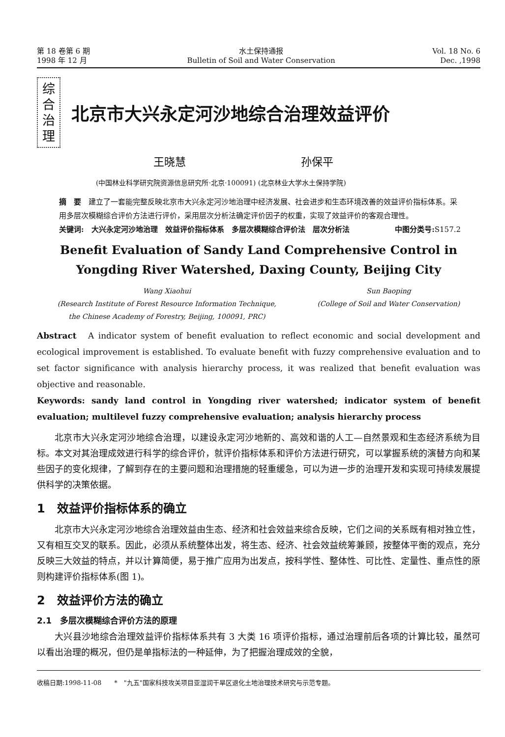第 18 卷第 6 期
1998 年 12 月
水土保持通报
Bulletin of Soil and Water Conservation
Vol. 18 No. 6
Dec. ,1998
综 合 治 理
北京市大兴永定河沙地综合治理效益评价
王晓慧 孙保平
(中国林业科学研究院资源信息研究所·北京·100091) (北京林业大学水土保持学院)
摘　要　建立了一套能完整反映北京市大兴永定河沙地治理中经济发展、社会进步和生态环境改善的效益评价指标体系。采用多层次模糊综合评价方法进行评价，采用层次分析法确定评价因子的权重，实现了效益评价的客观合理性。 中图分类号: S157.2
关键词:　大兴永定河沙地治理　效益评价指标体系　多层次模糊综合评价法　层次分析法
Benefit Evaluation of Sandy Land Comprehensive Control in
Yongding River Watershed, Daxing County, Beijing City
Wang Xiaohui
(Research Institute of Forest Resource Information Technique,
the Chinese Academy of Forestry, Beijing, 100091, PRC)
Sun Baoping
(College of Soil and Water Conservation)
Abstract　A indicator system of benefit evaluation to reflect economic and social development and ecological improvement is established. To evaluate benefit with fuzzy comprehensive evaluation and to set factor significance with analysis hierarchy process, it was realized that benefit evaluation was objective and reasonable.
Keywords: sandy land control in Yongding river watershed; indicator system of benefit evaluation; multilevel fuzzy comprehensive evaluation; analysis hierarchy process
北京市大兴永定河沙地综合治理，以建设永定河沙地新的、高效和谐的人工—自然景观和生态经济系统为目标。本文对其治理成效进行科学的综合评价，就评价指标体系和评价方法进行研究，可以掌握系统的演替方向和某些因子的变化规律，了解到存在的主要问题和治理措施的轻重缓急，可以为进一步的治理开发和实现可持续发展提供科学的决策依据。
1　效益评价指标体系的确立
北京市大兴永定河沙地综合治理效益由生态、经济和社会效益来综合反映，它们之间的关系既有相对独立性，又有相互交叉的联系。因此，必须从系统整体出发，将生态、经济、社会效益统筹兼顾，按整体平衡的观点，充分反映三大效益的特点，并以计算简便，易于推广应用为出发点，按科学性、整体性、可比性、定量性、重点性的原则构建评价指标体系(图 1)。
2　效益评价方法的确立
2.1　多层次模糊综合评价方法的原理
大兴县沙地综合治理效益评价指标体系共有 3 大类 16 项评价指标，通过治理前后各项的计算比较，虽然可以看出治理的概况，但仍是单指标法的一种延伸，为了把握治理成效的全貌，
收稿日期:1998-11-08　　*　"九五"国家科技攻关项目亚湿润干旱区退化土地治理技术研究与示范专题。